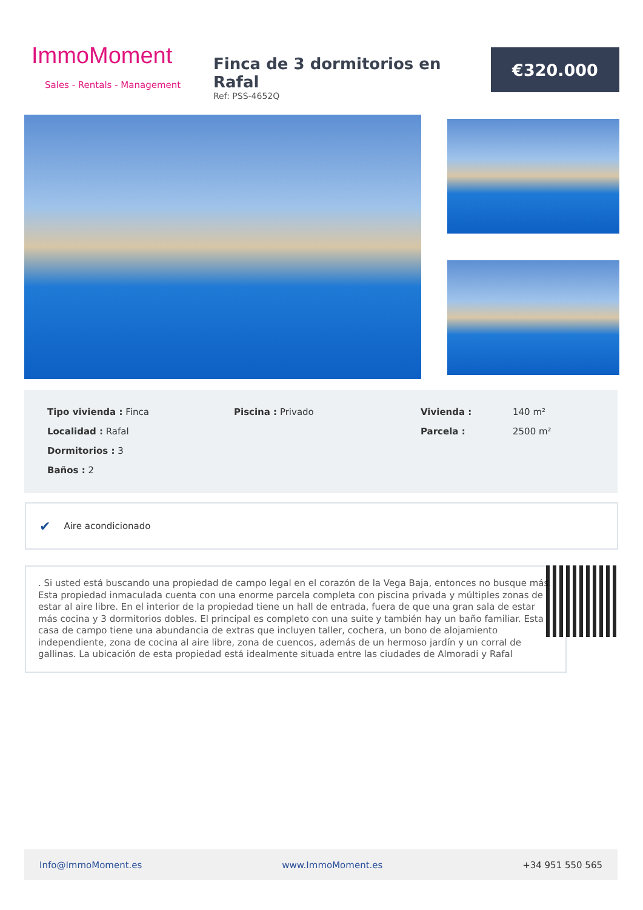ImmoMoment
Sales - Rentals - Management
Finca de 3 dormitorios en Rafal
Ref: PSS-4652Q
€320.000
| Tipo vivienda : Finca | Piscina : Privado | Vivienda : | 140 m² |
| Localidad : Rafal | | Parcela : | 2500 m² |
| Dormitorios : 3 | | | |
| Baños : 2 | | | |
✔ Aire acondicionado
. Si usted está buscando una propiedad de campo legal en el corazón de la Vega Baja, entonces no busque más. Esta propiedad inmaculada cuenta con una enorme parcela completa con piscina privada y múltiples zonas de estar al aire libre. En el interior de la propiedad tiene un hall de entrada, fuera de que una gran sala de estar más cocina y 3 dormitorios dobles. El principal es completo con una suite y también hay un baño familiar. Esta casa de campo tiene una abundancia de extras que incluyen taller, cochera, un bono de alojamiento independiente, zona de cocina al aire libre, zona de cuencos, además de un hermoso jardín y un corral de gallinas. La ubicación de esta propiedad está idealmente situada entre las ciudades de Almoradi y Rafal
Info@ImmoMoment.es www.ImmoMoment.es +34 951 550 565